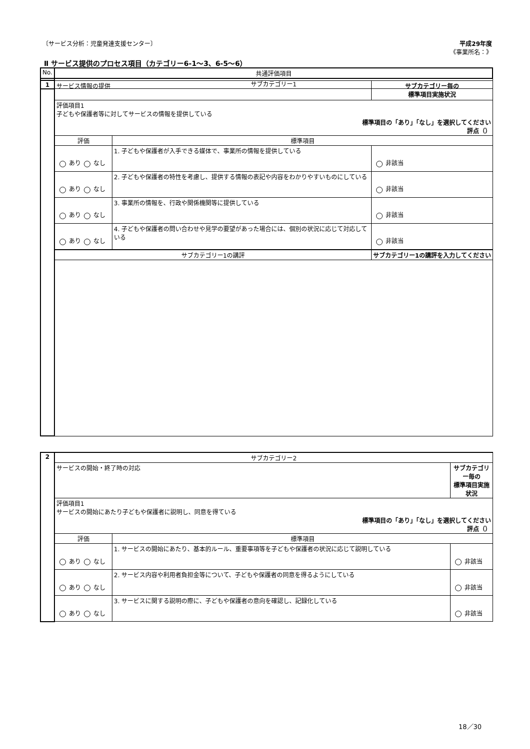〔サービス分析：児童発達支援センター〕
平成29年度
《事業所名：》
Ⅱ サービス提供のプロセス項目（カテゴリー6-1～3、6-5～6）
| No. | 共通評価項目 |
| --- | --- |
| | サブカテゴリー1 |
| 1 | サービス情報の提供 | | サブカテゴリー毎の 標準項目実施状況 |
| | 評価項目1 子どもや保護者等に対してサービスの情報を提供している 標準項目の「あり」「なし」を選択してください 評点（） | | |
| | 評価 | 標準項目 | |
| | あり なし | 1. 子どもや保護者が入手できる媒体で、事業所の情報を提供している | 非該当 |
| | あり なし | 2. 子どもや保護者の特性を考慮し、提供する情報の表記や内容をわかりやすいものにしている | 非該当 |
| | あり なし | 3. 事業所の情報を、行政や関係機関等に提供している | 非該当 |
| | あり なし | 4. 子どもや保護者の問い合わせや見学の要望があった場合には、個別の状況に応じて対応している | 非該当 |
| | サブカテゴリー1の講評 | | サブカテゴリー1の講評を入力してください |
| 2 | サブカテゴリー2 | | |
| | サービスの開始・終了時の対応 | | サブカテゴリー毎の 標準項目実施状況 |
| | 評価項目1 サービスの開始にあたり子どもや保護者に説明し、同意を得ている 標準項目の「あり」「なし」を選択してください 評点（） | | |
| | 評価 | 標準項目 | |
| | あり なし | 1. サービスの開始にあたり、基本的ルール、重要事項等を子どもや保護者の状況に応じて説明している | 非該当 |
| | あり なし | 2. サービス内容や利用者負担金等について、子どもや保護者の同意を得るようにしている | 非該当 |
| | あり なし | 3. サービスに関する説明の際に、子どもや保護者の意向を確認し、記録化している | 非該当 |
18／30